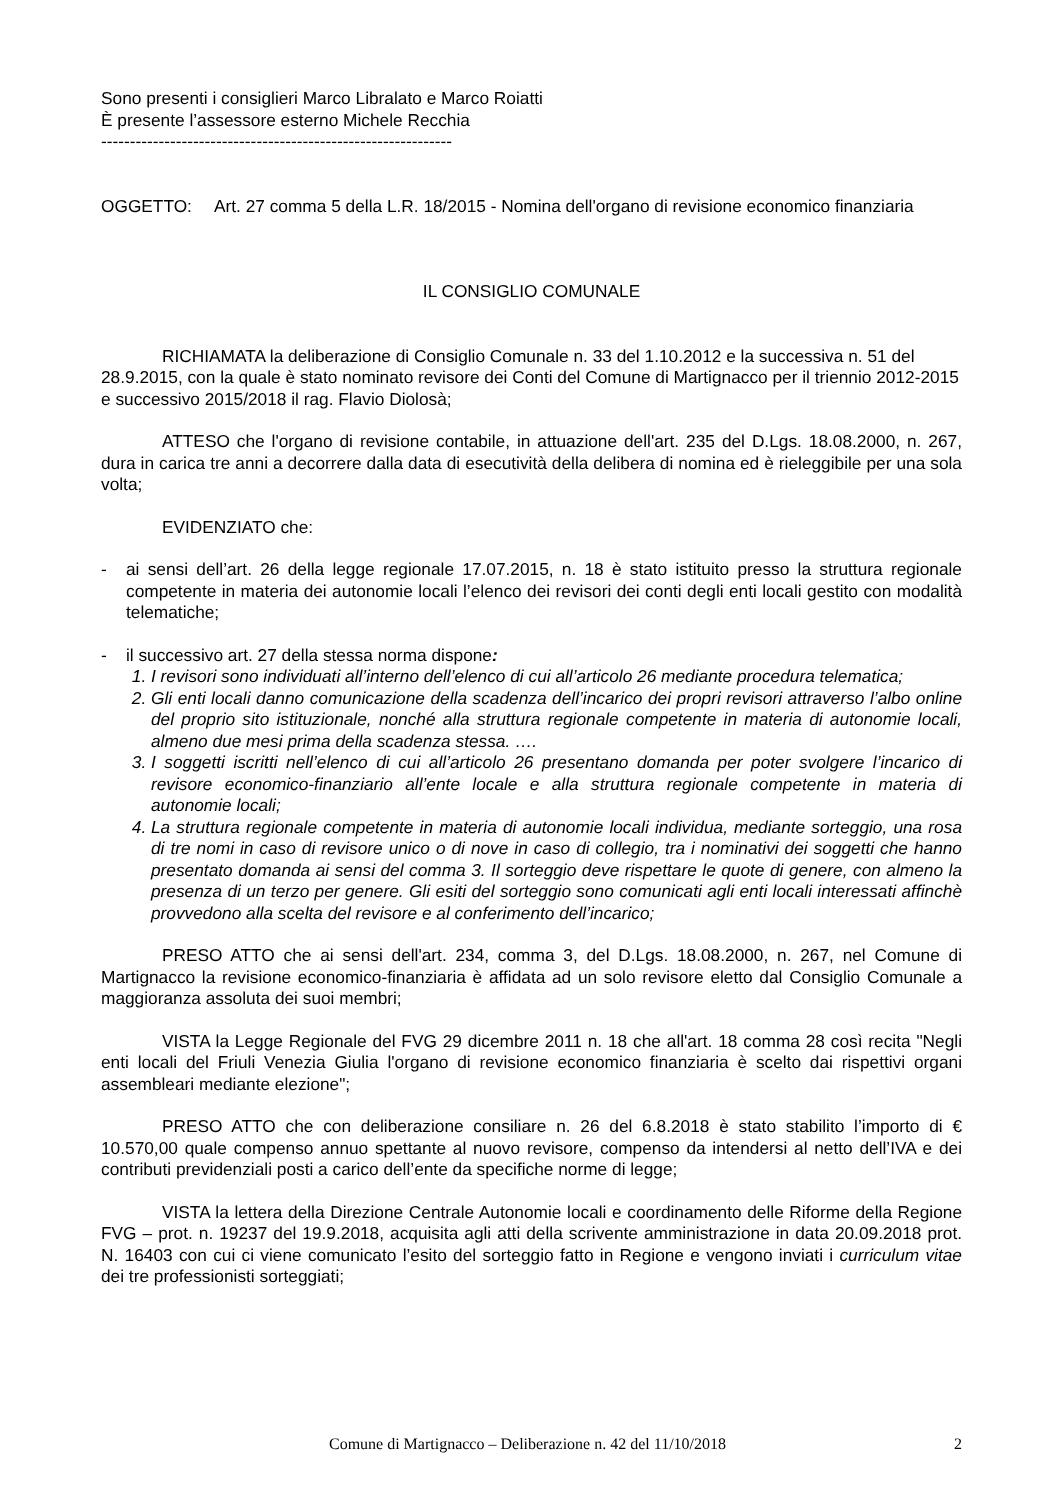Sono presenti i consiglieri Marco Libralato e Marco Roiatti
È presente l’assessore esterno Michele Recchia
-------------------------------------------------------------
OGGETTO: Art. 27 comma 5 della L.R. 18/2015 - Nomina dell'organo di revisione economico finanziaria
IL CONSIGLIO COMUNALE
RICHIAMATA la deliberazione di Consiglio Comunale n. 33 del 1.10.2012 e la successiva n. 51 del 28.9.2015, con la quale è stato nominato revisore dei Conti del Comune di Martignacco per il triennio 2012-2015 e successivo 2015/2018 il rag. Flavio Diolosà;
ATTESO che l'organo di revisione contabile, in attuazione dell'art. 235 del D.Lgs. 18.08.2000, n. 267, dura in carica tre anni a decorrere dalla data di esecutività della delibera di nomina ed è rieleggibile per una sola volta;
EVIDENZIATO che:
- ai sensi dell’art. 26 della legge regionale 17.07.2015, n. 18 è stato istituito presso la struttura regionale competente in materia dei autonomie locali l’elenco dei revisori dei conti degli enti locali gestito con modalità telematiche;
- il successivo art. 27 della stessa norma dispone:
1. I revisori sono individuati all’interno dell’elenco di cui all’articolo 26 mediante procedura telematica;
2. Gli enti locali danno comunicazione della scadenza dell’incarico dei propri revisori attraverso l’albo online del proprio sito istituzionale, nonché alla struttura regionale competente in materia di autonomie locali, almeno due mesi prima della scadenza stessa. ….
3. I soggetti iscritti nell’elenco di cui all’articolo 26 presentano domanda per poter svolgere l’incarico di revisore economico-finanziario all’ente locale e alla struttura regionale competente in materia di autonomie locali;
4. La struttura regionale competente in materia di autonomie locali individua, mediante sorteggio, una rosa di tre nomi in caso di revisore unico o di nove in caso di collegio, tra i nominativi dei soggetti che hanno presentato domanda ai sensi del comma 3. Il sorteggio deve rispettare le quote di genere, con almeno la presenza di un terzo per genere. Gli esiti del sorteggio sono comunicati agli enti locali interessati affinchè provvedono alla scelta del revisore e al conferimento dell’incarico;
PRESO ATTO che ai sensi dell'art. 234, comma 3, del D.Lgs. 18.08.2000, n. 267, nel Comune di Martignacco la revisione economico-finanziaria è affidata ad un solo revisore eletto dal Consiglio Comunale a maggioranza assoluta dei suoi membri;
VISTA la Legge Regionale del FVG 29 dicembre 2011 n. 18 che all'art. 18 comma 28 così recita "Negli enti locali del Friuli Venezia Giulia l'organo di revisione economico finanziaria è scelto dai rispettivi organi assembleari mediante elezione";
PRESO ATTO che con deliberazione consiliare n. 26 del 6.8.2018 è stato stabilito l’importo di € 10.570,00 quale compenso annuo spettante al nuovo revisore, compenso da intendersi al netto dell’IVA e dei contributi previdenziali posti a carico dell’ente da specifiche norme di legge;
VISTA la lettera della Direzione Centrale Autonomie locali e coordinamento delle Riforme della Regione FVG – prot. n. 19237 del 19.9.2018, acquisita agli atti della scrivente amministrazione in data 20.09.2018 prot. N. 16403 con cui ci viene comunicato l’esito del sorteggio fatto in Regione e vengono inviati i curriculum vitae dei tre professionisti sorteggiati;
Comune di Martignacco – Deliberazione n. 42 del 11/10/2018
2